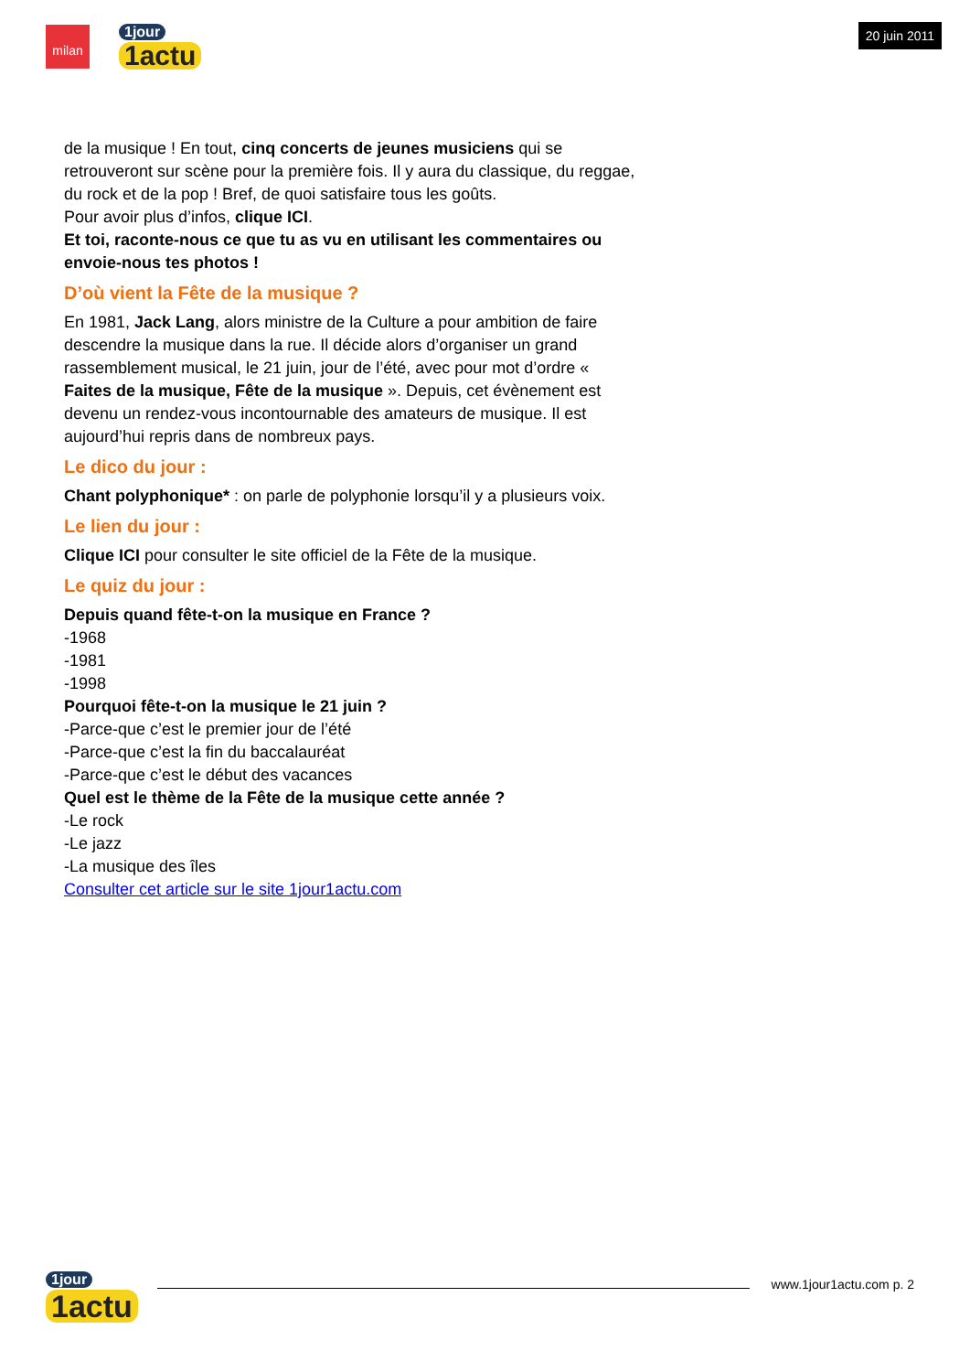milan 1jour
1actu
20 juin 2011
de la musique ! En tout, cinq concerts de jeunes musiciens qui se retrouveront sur scène pour la première fois. Il y aura du classique, du reggae, du rock et de la pop ! Bref, de quoi satisfaire tous les goûts.
Pour avoir plus d’infos, clique ICI.
Et toi, raconte-nous ce que tu as vu en utilisant les commentaires ou envoie-nous tes photos !
D’où vient la Fête de la musique ?
En 1981, Jack Lang, alors ministre de la Culture a pour ambition de faire descendre la musique dans la rue. Il décide alors d’organiser un grand rassemblement musical, le 21 juin, jour de l’été, avec pour mot d’ordre « Faites de la musique, Fête de la musique ». Depuis, cet évènement est devenu un rendez-vous incontournable des amateurs de musique. Il est aujourd’hui repris dans de nombreux pays.
Le dico du jour :
Chant polyphonique* : on parle de polyphonie lorsqu’il y a plusieurs voix.
Le lien du jour :
Clique ICI pour consulter le site officiel de la Fête de la musique.
Le quiz du jour :
Depuis quand fête-t-on la musique en France ?
-1968
-1981
-1998
Pourquoi fête-t-on la musique le 21 juin ?
-Parce-que c’est le premier jour de l’été
-Parce-que c’est la fin du baccalauréat
-Parce-que c’est le début des vacances
Quel est le thème de la Fête de la musique cette année ?
-Le rock
-Le jazz
-La musique des îles
Consulter cet article sur le site 1jour1actu.com
1jour
1actu
www.1jour1actu.com p. 2